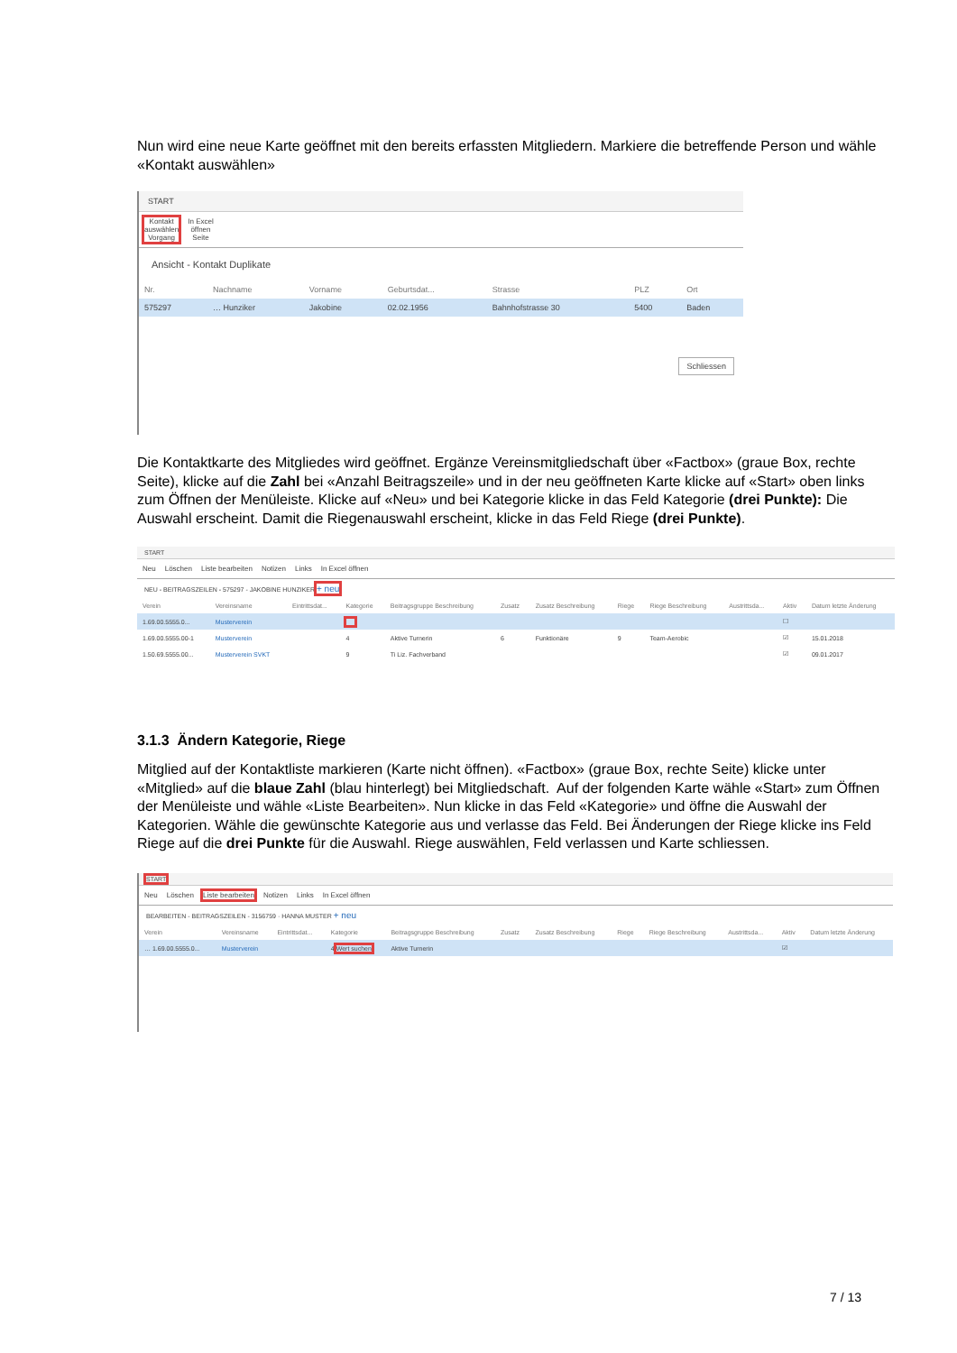Nun wird eine neue Karte geöffnet mit den bereits erfassten Mitgliedern. Markiere die betreffende Person und wähle «Kontakt auswählen»
START
Kontakt
auswählen
Vorgang
In Excel
öffnen
Seite
Ansicht - Kontakt Duplikate
| Nr. | Nachname | Vorname | Geburtsdat... | Strasse | PLZ | Ort |
| --- | --- | --- | --- | --- | --- | --- |
| 575297 | … Hunziker | Jakobine | 02.02.1956 | Bahnhofstrasse 30 | 5400 | Baden |
Schliessen
Die Kontaktkarte des Mitgliedes wird geöffnet. Ergänze Vereinsmitgliedschaft über «Factbox» (graue Box, rechte Seite), klicke auf die Zahl bei «Anzahl Beitragszeile» und in der neu geöffneten Karte klicke auf «Start» oben links zum Öffnen der Menüleiste. Klicke auf «Neu» und bei Kategorie klicke in das Feld Kategorie (drei Punkte): Die Auswahl erscheint. Damit die Riegenauswahl erscheint, klicke in das Feld Riege (drei Punkte).
START
Neu Löschen Liste bearbeiten Notizen Links In Excel öffnen
NEU - BEITRAGSZEILEN - 575297 - JAKOBINE HUNZIKER + neu
| Verein | Vereinsname | Eintrittsdat... | Kategorie | Beitragsgruppe Beschreibung | Zusatz | Zusatz Beschreibung | Riege | Riege Beschreibung | Austrittsda... | Aktiv | Datum letzte Änderung |
| --- | --- | --- | --- | --- | --- | --- | --- | --- | --- | --- | --- |
| 1.69.00.5555.0... | Musterverein | | | | | | | | | ☐ | |
| 1.69.00.5555.00-1 | Musterverein | | 4 | Aktive Turnerin | 6 | Funktionäre | 9 | Team-Aerobic | | ☑ | 15.01.2018 |
| 1.50.69.5555.00... | Musterverein SVKT | | 9 | Ti Liz. Fachverband | | | | | | ☑ | 09.01.2017 |
3.1.3 Ändern Kategorie, Riege
Mitglied auf der Kontaktliste markieren (Karte nicht öffnen). «Factbox» (graue Box, rechte Seite) klicke unter «Mitglied» auf die blaue Zahl (blau hinterlegt) bei Mitgliedschaft. Auf der folgenden Karte wähle «Start» zum Öffnen der Menüleiste und wähle «Liste Bearbeiten». Nun klicke in das Feld «Kategorie» und öffne die Auswahl der Kategorien. Wähle die gewünschte Kategorie aus und verlasse das Feld. Bei Änderungen der Riege klicke ins Feld Riege auf die drei Punkte für die Auswahl. Riege auswählen, Feld verlassen und Karte schliessen.
START
Neu Löschen Liste bearbeiten Notizen Links In Excel öffnen
BEARBEITEN - BEITRAGSZEILEN - 3156759 · HANNA MUSTER + neu
| Verein | Vereinsname | Eintrittsdat... | Kategorie | Beitragsgruppe Beschreibung | Zusatz | Zusatz Beschreibung | Riege | Riege Beschreibung | Austrittsda... | Aktiv | Datum letzte Änderung |
| --- | --- | --- | --- | --- | --- | --- | --- | --- | --- | --- | --- |
| … 1.69.00.5555.0... | Musterverein | | 4 Wert suchen | Aktive Turnerin | | | | | | ☑ | |
7 / 13